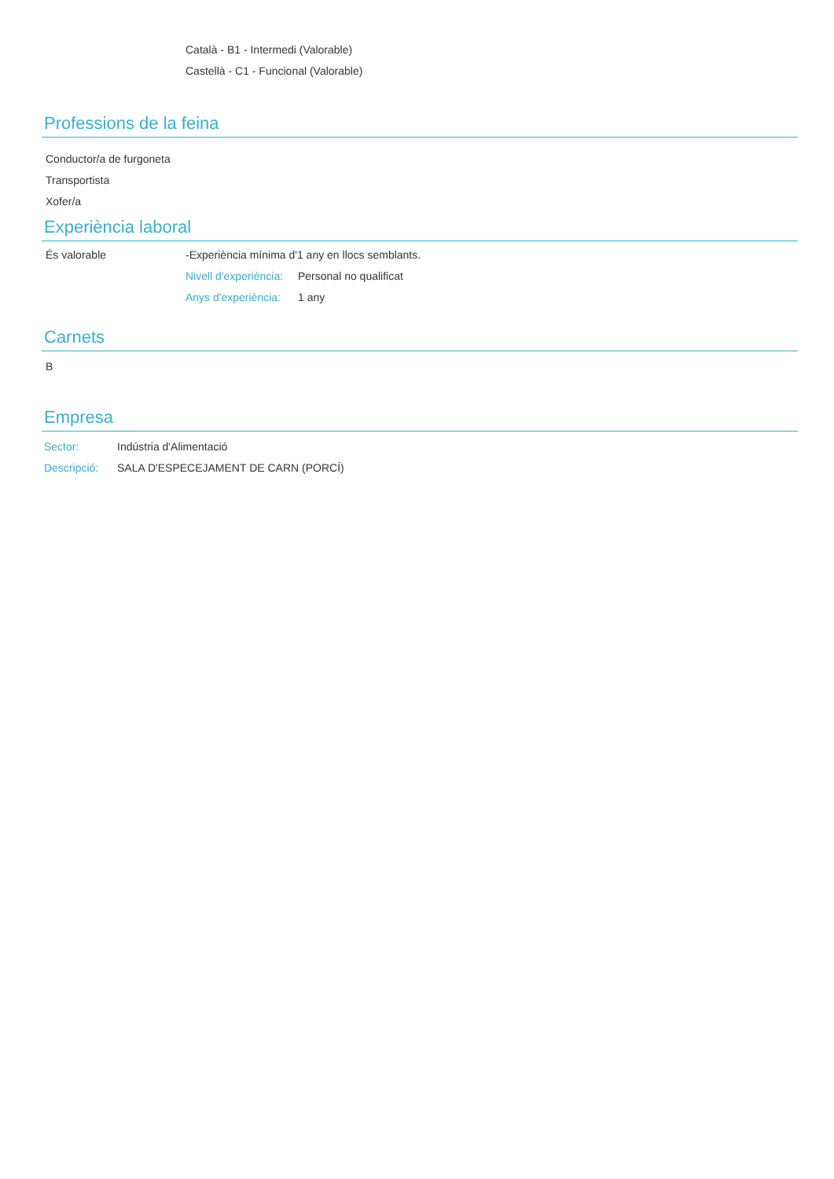Català - B1 - Intermedi (Valorable)
Castellà - C1 - Funcional (Valorable)
Professions de la feina
Conductor/a de furgoneta
Transportista
Xofer/a
Experiència laboral
És valorable -Experiència mínima d'1 any en llocs semblants.
Nivell d'experiència: Personal no qualificat
Anys d'experiència: 1 any
Carnets
B
Empresa
Sector: Indústria d'Alimentació
Descripció: SALA D'ESPECEJAMENT DE CARN (PORCÍ)